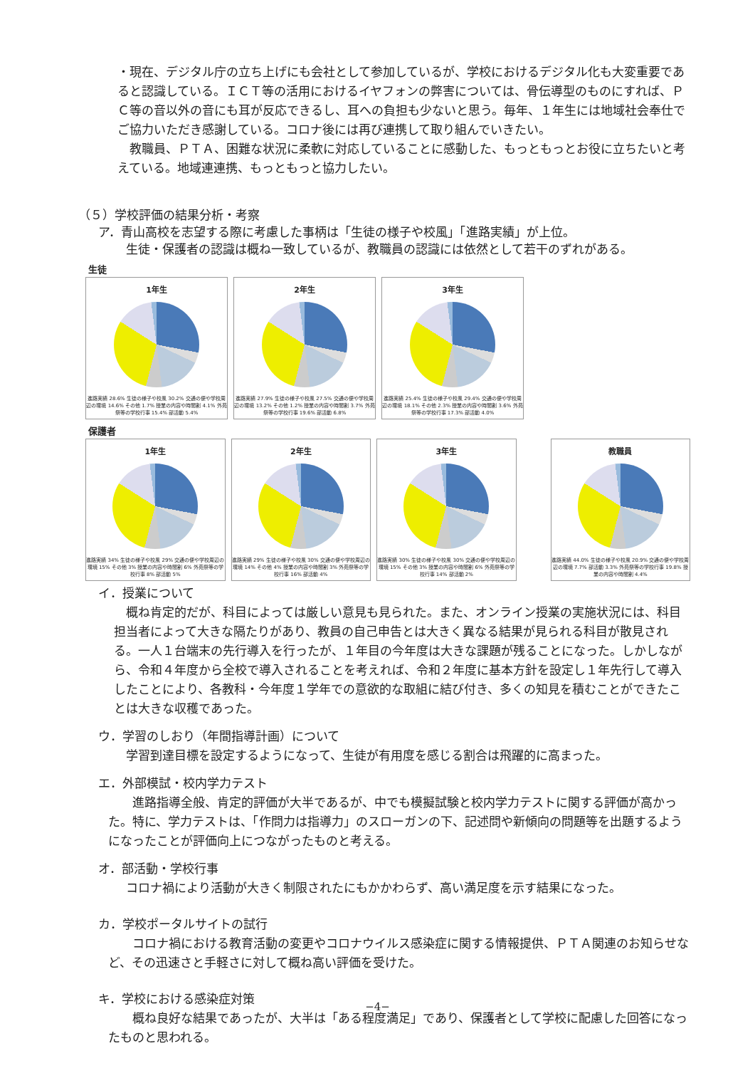・現在、デジタル庁の立ち上げにも会社として参加しているが、学校におけるデジタル化も大変重要であると認識している。ＩＣＴ等の活用におけるイヤフォンの弊害については、骨伝導型のものにすれば、ＰＣ等の音以外の音にも耳が反応できるし、耳への負担も少ないと思う。毎年、１年生には地域社会奉仕でご協力いただき感謝している。コロナ後には再び連携して取り組んでいきたい。
　教職員、ＰＴＡ、困難な状況に柔軟に対応していることに感動した、もっともっとお役に立ちたいと考えている。地域連連携、もっともっと協力したい。
（５）学校評価の結果分析・考察
ア．青山高校を志望する際に考慮した事柄は「生徒の様子や校風」「進路実績」が上位。
生徒・保護者の認識は概ね一致しているが、教職員の認識には依然として若干のずれがある。
生徒
1年生
進路実績 28.6% 生徒の様子や校風 30.2% 交通の便や学校周辺の環境 14.6% その他 1.7% 授業の内容や時間割 4.1% 外苑祭等の学校行事 15.4% 部活動 5.4%
2年生
進路実績 27.9% 生徒の様子や校風 27.5% 交通の便や学校周辺の環境 13.2% その他 1.2% 授業の内容や時間割 3.7% 外苑祭等の学校行事 19.6% 部活動 6.8%
3年生
進路実績 25.4% 生徒の様子や校風 29.4% 交通の便や学校周辺の環境 18.1% その他 2.3% 授業の内容や時間割 3.6% 外苑祭等の学校行事 17.3% 部活動 4.0%
保護者
1年生
進路実績 34% 生徒の様子や校風 29% 交通の便や学校周辺の環境 15% その他 3% 授業の内容や時間割 6% 外苑祭等の学校行事 8% 部活動 5%
2年生
進路実績 29% 生徒の様子や校風 30% 交通の便や学校周辺の環境 14% その他 4% 授業の内容や時間割 3% 外苑祭等の学校行事 16% 部活動 4%
3年生
進路実績 30% 生徒の様子や校風 30% 交通の便や学校周辺の環境 15% その他 3% 授業の内容や時間割 6% 外苑祭等の学校行事 14% 部活動 2%
教職員
進路実績 44.0% 生徒の様子や校風 20.9% 交通の便や学校周辺の環境 7.7% 部活動 3.3% 外苑祭等の学校行事 19.8% 授業の内容や時間割 4.4%
イ．授業について
　概ね肯定的だが、科目によっては厳しい意見も見られた。また、オンライン授業の実施状況には、科目担当者によって大きな隔たりがあり、教員の自己申告とは大きく異なる結果が見られる科目が散見される。一人１台端末の先行導入を行ったが、１年目の今年度は大きな課題が残ることになった。しかしながら、令和４年度から全校で導入されることを考えれば、令和２年度に基本方針を設定し１年先行して導入したことにより、各教科・今年度１学年での意欲的な取組に結び付き、多くの知見を積むことができたことは大きな収穫であった。
ウ．学習のしおり（年間指導計画）について
学習到達目標を設定するようになって、生徒が有用度を感じる割合は飛躍的に高まった。
エ．外部模試・校内学力テスト
　　進路指導全般、肯定的評価が大半であるが、中でも模擬試験と校内学力テストに関する評価が高かった。特に、学力テストは、「作問力は指導力」のスローガンの下、記述問や新傾向の問題等を出題するようになったことが評価向上につながったものと考える。
オ．部活動・学校行事
コロナ禍により活動が大きく制限されたにもかかわらず、高い満足度を示す結果になった。
カ．学校ポータルサイトの試行
　　コロナ禍における教育活動の変更やコロナウイルス感染症に関する情報提供、ＰＴＡ関連のお知らせなど、その迅速さと手軽さに対して概ね高い評価を受けた。
キ．学校における感染症対策
　　概ね良好な結果であったが、大半は「ある程度満足」であり、保護者として学校に配慮した回答になったものと思われる。
−4−